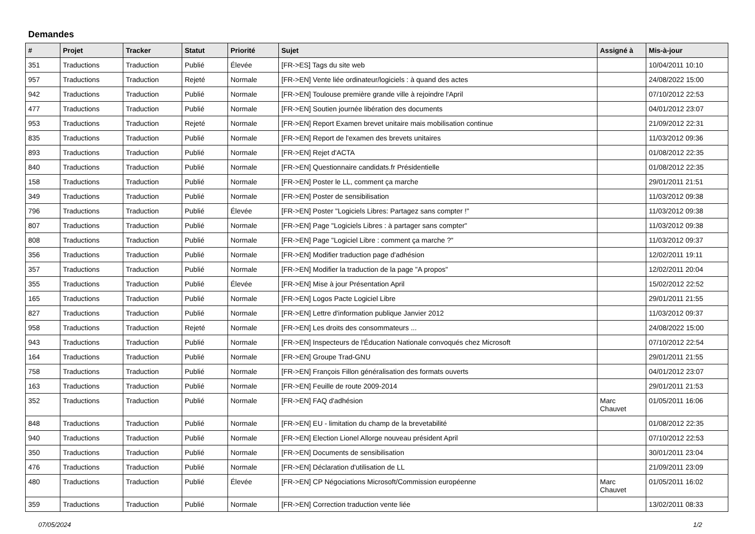Demandes
| # | Projet | Tracker | Statut | Priorité | Sujet | Assigné à | Mis-à-jour |
| --- | --- | --- | --- | --- | --- | --- | --- |
| 351 | Traductions | Traduction | Publié | Élevée | [FR->ES] Tags du site web | | 10/04/2011 10:10 |
| 957 | Traductions | Traduction | Rejeté | Normale | [FR->EN] Vente liée ordinateur/logiciels : à quand des actes | | 24/08/2022 15:00 |
| 942 | Traductions | Traduction | Publié | Normale | [FR->EN] Toulouse première grande ville à rejoindre l'April | | 07/10/2012 22:53 |
| 477 | Traductions | Traduction | Publié | Normale | [FR->EN] Soutien journée libération des documents | | 04/01/2012 23:07 |
| 953 | Traductions | Traduction | Rejeté | Normale | [FR->EN] Report Examen brevet unitaire mais mobilisation continue | | 21/09/2012 22:31 |
| 835 | Traductions | Traduction | Publié | Normale | [FR->EN] Report de l'examen des brevets unitaires | | 11/03/2012 09:36 |
| 893 | Traductions | Traduction | Publié | Normale | [FR->EN] Rejet d'ACTA | | 01/08/2012 22:35 |
| 840 | Traductions | Traduction | Publié | Normale | [FR->EN] Questionnaire candidats.fr Présidentielle | | 01/08/2012 22:35 |
| 158 | Traductions | Traduction | Publié | Normale | [FR->EN] Poster le LL, comment ça marche | | 29/01/2011 21:51 |
| 349 | Traductions | Traduction | Publié | Normale | [FR->EN] Poster de sensibilisation | | 11/03/2012 09:38 |
| 796 | Traductions | Traduction | Publié | Élevée | [FR->EN] Poster "Logiciels Libres: Partagez sans compter !" | | 11/03/2012 09:38 |
| 807 | Traductions | Traduction | Publié | Normale | [FR->EN] Page "Logiciels Libres : à partager sans compter" | | 11/03/2012 09:38 |
| 808 | Traductions | Traduction | Publié | Normale | [FR->EN] Page "Logiciel Libre : comment ça marche ?" | | 11/03/2012 09:37 |
| 356 | Traductions | Traduction | Publié | Normale | [FR->EN] Modifier traduction page d'adhésion | | 12/02/2011 19:11 |
| 357 | Traductions | Traduction | Publié | Normale | [FR->EN] Modifier la traduction de la page "A propos" | | 12/02/2011 20:04 |
| 355 | Traductions | Traduction | Publié | Élevée | [FR->EN] Mise à jour Présentation April | | 15/02/2012 22:52 |
| 165 | Traductions | Traduction | Publié | Normale | [FR->EN] Logos Pacte Logiciel Libre | | 29/01/2011 21:55 |
| 827 | Traductions | Traduction | Publié | Normale | [FR->EN] Lettre d'information publique Janvier 2012 | | 11/03/2012 09:37 |
| 958 | Traductions | Traduction | Rejeté | Normale | [FR->EN] Les droits des consommateurs ... | | 24/08/2022 15:00 |
| 943 | Traductions | Traduction | Publié | Normale | [FR->EN] Inspecteurs de l'Éducation Nationale convoqués chez Microsoft | | 07/10/2012 22:54 |
| 164 | Traductions | Traduction | Publié | Normale | [FR->EN] Groupe Trad-GNU | | 29/01/2011 21:55 |
| 758 | Traductions | Traduction | Publié | Normale | [FR->EN] François Fillon généralisation des formats ouverts | | 04/01/2012 23:07 |
| 163 | Traductions | Traduction | Publié | Normale | [FR->EN] Feuille de route 2009-2014 | | 29/01/2011 21:53 |
| 352 | Traductions | Traduction | Publié | Normale | [FR->EN] FAQ d'adhésion | Marc Chauvet | 01/05/2011 16:06 |
| 848 | Traductions | Traduction | Publié | Normale | [FR->EN] EU - limitation du champ de la brevetabilité | | 01/08/2012 22:35 |
| 940 | Traductions | Traduction | Publié | Normale | [FR->EN] Election Lionel Allorge nouveau président April | | 07/10/2012 22:53 |
| 350 | Traductions | Traduction | Publié | Normale | [FR->EN] Documents de sensibilisation | | 30/01/2011 23:04 |
| 476 | Traductions | Traduction | Publié | Normale | [FR->EN] Déclaration d'utilisation de LL | | 21/09/2011 23:09 |
| 480 | Traductions | Traduction | Publié | Élevée | [FR->EN] CP Négociations Microsoft/Commission européenne | Marc Chauvet | 01/05/2011 16:02 |
| 359 | Traductions | Traduction | Publié | Normale | [FR->EN] Correction traduction vente liée | | 13/02/2011 08:33 |
07/05/2024 1/2